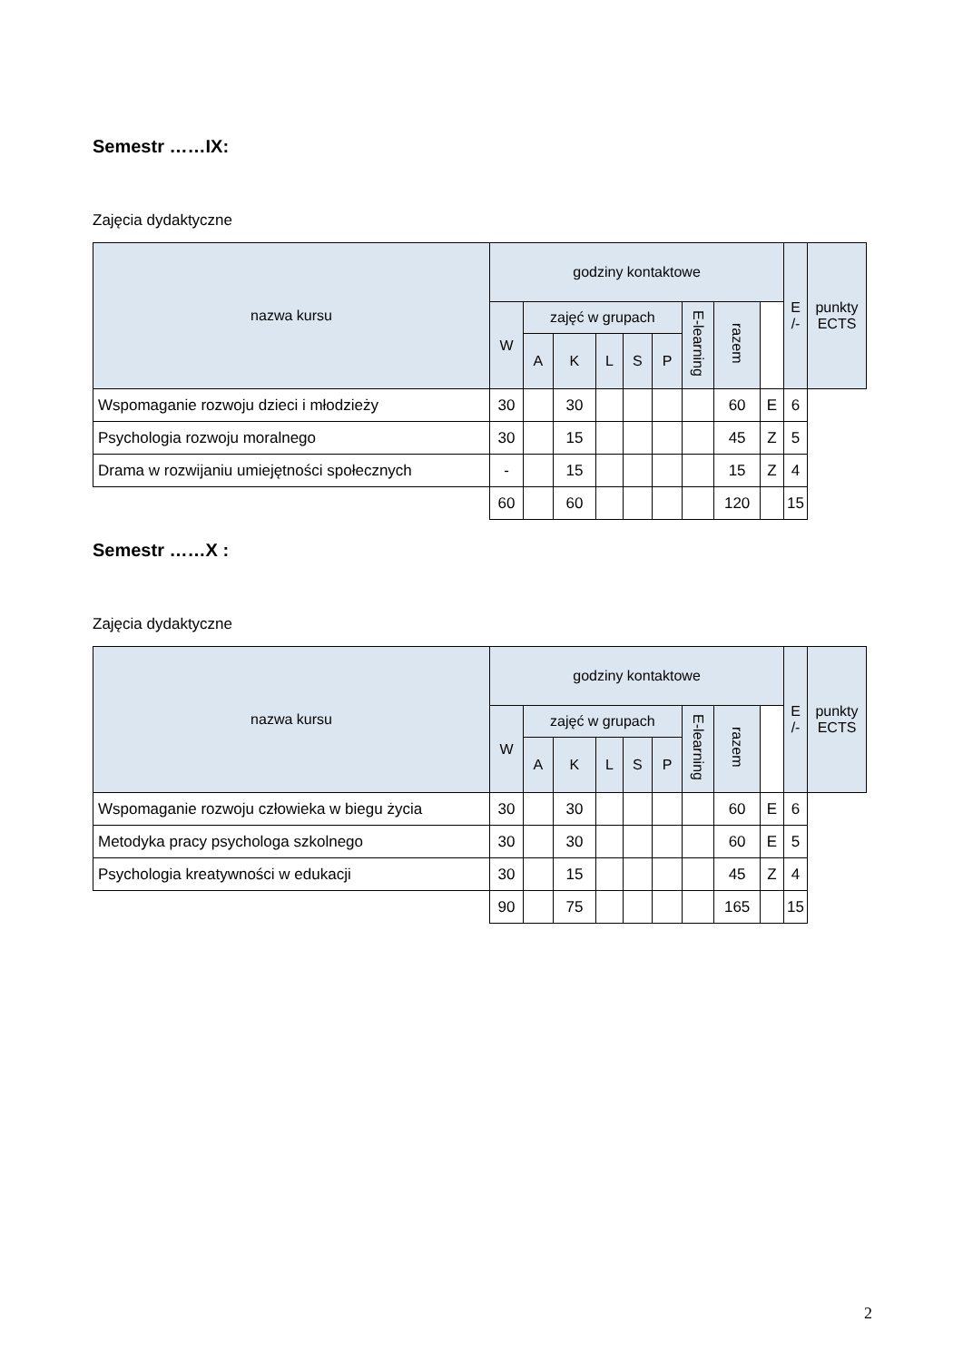Semestr ……IX:
Zajęcia dydaktyczne
| nazwa kursu | godziny kontaktowe | | | | | | | | | E /- | punkty ECTS |
| --- | --- | --- | --- | --- | --- | --- | --- | --- | --- | --- | --- |
| | W | zajęć w grupach | | | | | E-learning | razem | | | |
| | | A | K | L | S | P | | | | | |
| Wspomaganie rozwoju dzieci i młodzieży | 30 | | 30 | | | | | 60 | E | 6 | |
| Psychologia rozwoju moralnego | 30 | | 15 | | | | | 45 | Z | 5 | |
| Drama w rozwijaniu umiejętności społecznych | - | | 15 | | | | | 15 | Z | 4 | |
| | 60 | | 60 | | | | | 120 | | 15 | |
Semestr ……X :
Zajęcia dydaktyczne
| nazwa kursu | godziny kontaktowe | | | | | | | | | E /- | punkty ECTS |
| --- | --- | --- | --- | --- | --- | --- | --- | --- | --- | --- | --- |
| | W | zajęć w grupach | | | | | E-learning | razem | | | |
| | | A | K | L | S | P | | | | | |
| Wspomaganie rozwoju człowieka w biegu życia | 30 | | 30 | | | | | 60 | E | 6 | |
| Metodyka pracy psychologa szkolnego | 30 | | 30 | | | | | 60 | E | 5 | |
| Psychologia kreatywności w edukacji | 30 | | 15 | | | | | 45 | Z | 4 | |
| | 90 | | 75 | | | | | 165 | | 15 | |
2